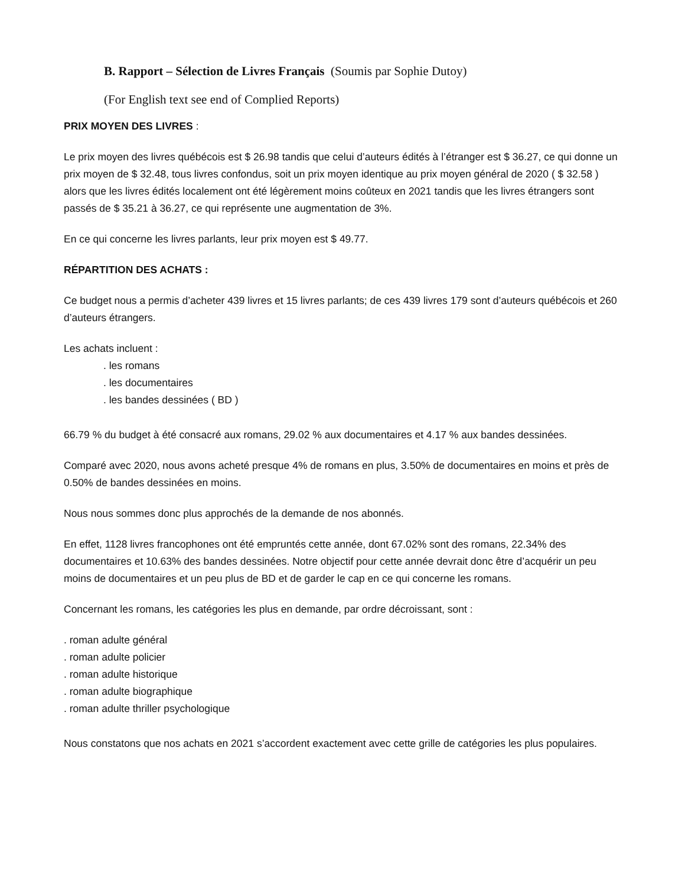B. Rapport – Sélection de Livres Français (Soumis par Sophie Dutoy)
(For English text see end of Complied Reports)
PRIX MOYEN DES LIVRES :
Le prix moyen des livres québécois est $ 26.98 tandis que celui d’auteurs édités à l’étranger est $ 36.27, ce qui donne un prix moyen de $ 32.48, tous livres confondus, soit un prix moyen identique au prix moyen général de 2020 ( $ 32.58 ) alors que les livres édités localement ont été légèrement moins coûteux en 2021 tandis que les livres étrangers sont passés de $ 35.21 à 36.27, ce qui représente une augmentation de 3%.
En ce qui concerne les livres parlants, leur prix moyen est $ 49.77.
RÉPARTITION DES ACHATS :
Ce budget nous a permis d’acheter 439 livres et 15 livres parlants; de ces 439 livres 179 sont d’auteurs québécois et 260 d’auteurs étrangers.
Les achats incluent :
. les romans
. les documentaires
. les bandes dessinées ( BD )
66.79 % du budget à été consacré aux romans, 29.02 % aux documentaires et 4.17 % aux bandes dessinées.
Comparé avec 2020, nous avons acheté presque 4% de romans en plus, 3.50% de documentaires en moins et près de 0.50% de bandes dessinées en moins.
Nous nous sommes donc plus approchés de la demande de nos abonnés.
En effet, 1128 livres francophones ont été empruntés cette année, dont 67.02% sont des romans, 22.34% des documentaires et 10.63% des bandes dessinées. Notre objectif pour cette année devrait donc être d’acquérir un peu moins de documentaires et un peu plus de BD et de garder le cap en ce qui concerne les romans.
Concernant les romans, les catégories les plus en demande, par ordre décroissant, sont :
. roman adulte général
. roman adulte policier
. roman adulte historique
. roman adulte biographique
. roman adulte thriller psychologique
Nous constatons que nos achats en 2021 s’accordent exactement avec cette grille de catégories les plus populaires.